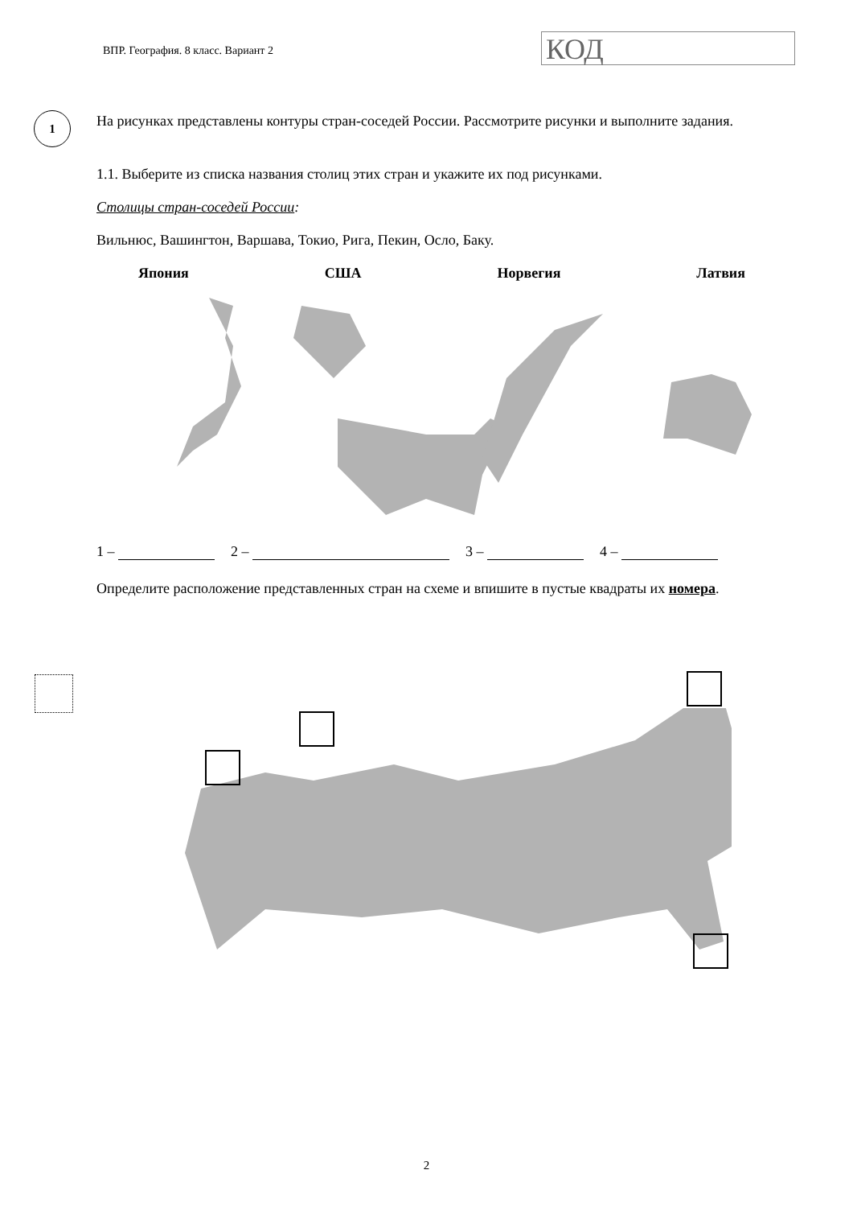ВПР. География. 8 класс. Вариант 2
КОД
1
На рисунках представлены контуры стран-соседей России. Рассмотрите рисунки и выполните задания.
1.1. Выберите из списка названия столиц этих стран и укажите их под рисунками.
Столицы стран-соседей России:
Вильнюс, Вашингтон, Варшава, Токио, Рига, Пекин, Осло, Баку.
Япония США Норвегия Латвия
1 – 2 – 3 – 4 –
Определите расположение представленных стран на схеме и впишите в пустые квадраты их номера.
2